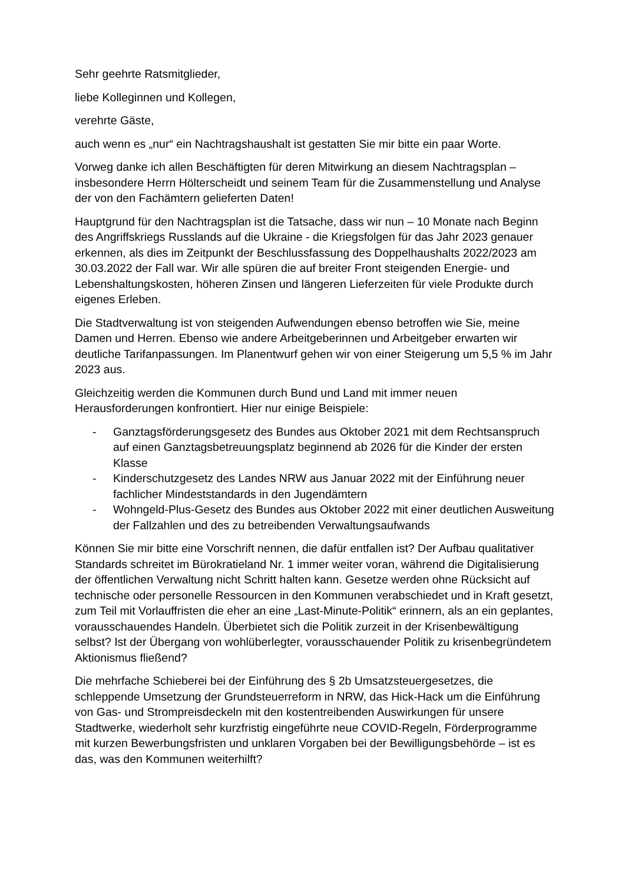Sehr geehrte Ratsmitglieder,
liebe Kolleginnen und Kollegen,
verehrte Gäste,
auch wenn es „nur“ ein Nachtragshaushalt ist gestatten Sie mir bitte ein paar Worte.
Vorweg danke ich allen Beschäftigten für deren Mitwirkung an diesem Nachtragsplan – insbesondere Herrn Hölterscheidt und seinem Team für die Zusammenstellung und Analyse der von den Fachämtern gelieferten Daten!
Hauptgrund für den Nachtragsplan ist die Tatsache, dass wir nun – 10 Monate nach Beginn des Angriffskriegs Russlands auf die Ukraine - die Kriegsfolgen für das Jahr 2023 genauer erkennen, als dies im Zeitpunkt der Beschlussfassung des Doppelhaushalts 2022/2023 am 30.03.2022 der Fall war. Wir alle spüren die auf breiter Front steigenden Energie- und Lebenshaltungskosten, höheren Zinsen und längeren Lieferzeiten für viele Produkte durch eigenes Erleben.
Die Stadtverwaltung ist von steigenden Aufwendungen ebenso betroffen wie Sie, meine Damen und Herren. Ebenso wie andere Arbeitgeberinnen und Arbeitgeber erwarten wir deutliche Tarifanpassungen. Im Planentwurf gehen wir von einer Steigerung um 5,5 % im Jahr 2023 aus.
Gleichzeitig werden die Kommunen durch Bund und Land mit immer neuen Herausforderungen konfrontiert. Hier nur einige Beispiele:
- Ganztagsförderungsgesetz des Bundes aus Oktober 2021 mit dem Rechtsanspruch auf einen Ganztagsbetreuungsplatz beginnend ab 2026 für die Kinder der ersten Klasse
- Kinderschutzgesetz des Landes NRW aus Januar 2022 mit der Einführung neuer fachlicher Mindeststandards in den Jugendämtern
- Wohngeld-Plus-Gesetz des Bundes aus Oktober 2022 mit einer deutlichen Ausweitung der Fallzahlen und des zu betreibenden Verwaltungsaufwands
Können Sie mir bitte eine Vorschrift nennen, die dafür entfallen ist? Der Aufbau qualitativer Standards schreitet im Bürokratieland Nr. 1 immer weiter voran, während die Digitalisierung der öffentlichen Verwaltung nicht Schritt halten kann. Gesetze werden ohne Rücksicht auf technische oder personelle Ressourcen in den Kommunen verabschiedet und in Kraft gesetzt, zum Teil mit Vorlauffristen die eher an eine „Last-Minute-Politik“ erinnern, als an ein geplantes, vorausschauendes Handeln. Überbietet sich die Politik zurzeit in der Krisenbewältigung selbst? Ist der Übergang von wohlüberlegter, vorausschauender Politik zu krisenbegründetem Aktionismus fließend?
Die mehrfache Schieberei bei der Einführung des § 2b Umsatzsteuergesetzes, die schleppende Umsetzung der Grundsteuerreform in NRW, das Hick-Hack um die Einführung von Gas- und Strompreisdeckeln mit den kostentreibenden Auswirkungen für unsere Stadtwerke, wiederholt sehr kurzfristig eingeführte neue COVID-Regeln, Förderprogramme mit kurzen Bewerbungsfristen und unklaren Vorgaben bei der Bewilligungsbehörde – ist es das, was den Kommunen weiterhilft?